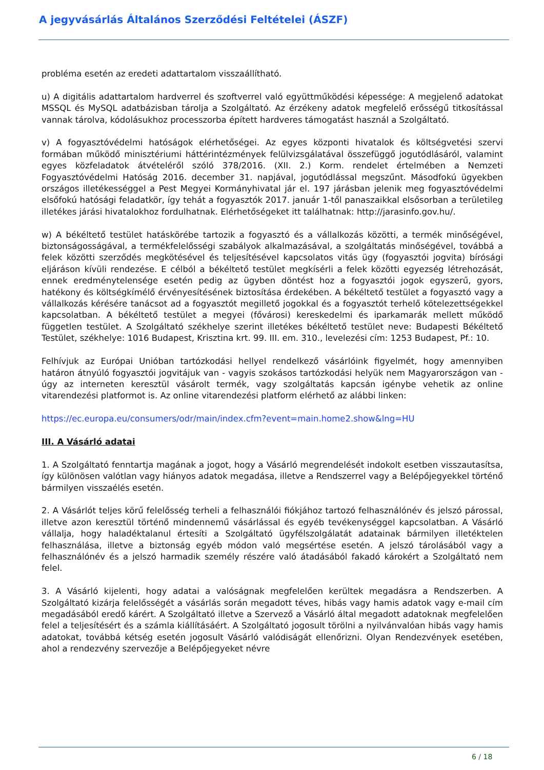A jegyvásárlás Általános Szerződési Feltételei (ÁSZF)
probléma esetén az eredeti adattartalom visszaállítható.
u) A digitális adattartalom hardverrel és szoftverrel való együttműködési képessége: A megjelenő adatokat MSSQL és MySQL adatbázisban tárolja a Szolgáltató. Az érzékeny adatok megfelelő erősségű titkosítással vannak tárolva, kódolásukhoz processzorba épített hardveres támogatást használ a Szolgáltató.
v) A fogyasztóvédelmi hatóságok elérhetőségei. Az egyes központi hivatalok és költségvetési szervi formában működő minisztériumi háttérintézmények felülvizsgálatával összefüggő jogutódlásáról, valamint egyes közfeladatok átvételéről szóló 378/2016. (XII. 2.) Korm. rendelet értelmében a Nemzeti Fogyasztóvédelmi Hatóság 2016. december 31. napjával, jogutódlással megszűnt. Másodfokú ügyekben országos illetékességgel a Pest Megyei Kormányhivatal jár el. 197 járásban jelenik meg fogyasztóvédelmi elsőfokú hatósági feladatkör, így tehát a fogyasztók 2017. január 1-től panaszaikkal elsősorban a területileg illetékes járási hivatalokhoz fordulhatnak. Elérhetőségeket itt találhatnak: http://jarasinfo.gov.hu/.
w) A békéltető testület hatáskörébe tartozik a fogyasztó és a vállalkozás közötti, a termék minőségével, biztonságosságával, a termékfelelősségi szabályok alkalmazásával, a szolgáltatás minőségével, továbbá a felek közötti szerződés megkötésével és teljesítésével kapcsolatos vitás ügy (fogyasztói jogvita) bírósági eljáráson kívüli rendezése. E célból a békéltető testület megkísérli a felek közötti egyezség létrehozását, ennek eredménytelensége esetén pedig az ügyben döntést hoz a fogyasztói jogok egyszerű, gyors, hatékony és költségkímélő érvényesítésének biztosítása érdekében. A békéltető testület a fogyasztó vagy a vállalkozás kérésére tanácsot ad a fogyasztót megillető jogokkal és a fogyasztót terhelő kötelezettségekkel kapcsolatban. A békéltető testület a megyei (fővárosi) kereskedelmi és iparkamarák mellett működő független testület. A Szolgáltató székhelye szerint illetékes békéltető testület neve: Budapesti Békéltető Testület, székhelye: 1016 Budapest, Krisztina krt. 99. III. em. 310., levelezési cím: 1253 Budapest, Pf.: 10.
Felhívjuk az Európai Unióban tartózkodási hellyel rendelkező vásárlóink figyelmét, hogy amennyiben határon átnyúló fogyasztói jogvitájuk van - vagyis szokásos tartózkodási helyük nem Magyarországon van - úgy az interneten keresztül vásárolt termék, vagy szolgáltatás kapcsán igénybe vehetik az online vitarendezési platformot is. Az online vitarendezési platform elérhető az alábbi linken:
https://ec.europa.eu/consumers/odr/main/index.cfm?event=main.home2.show&lng=HU
III. A Vásárló adatai
1. A Szolgáltató fenntartja magának a jogot, hogy a Vásárló megrendelését indokolt esetben visszautasítsa, így különösen valótlan vagy hiányos adatok megadása, illetve a Rendszerrel vagy a Belépőjegyekkel történő bármilyen visszaélés esetén.
2. A Vásárlót teljes körű felelősség terheli a felhasználói fiókjához tartozó felhasználónév és jelszó párossal, illetve azon keresztül történő mindennemű vásárlással és egyéb tevékenységgel kapcsolatban. A Vásárló vállalja, hogy haladéktalanul értesíti a Szolgáltató ügyfélszolgálatát adatainak bármilyen illetéktelen felhasználása, illetve a biztonság egyéb módon való megsértése esetén. A jelszó tárolásából vagy a felhasználónév és a jelszó harmadik személy részére való átadásából fakadó károkért a Szolgáltató nem felel.
3. A Vásárló kijelenti, hogy adatai a valóságnak megfelelően kerültek megadásra a Rendszerben. A Szolgáltató kizárja felelősségét a vásárlás során megadott téves, hibás vagy hamis adatok vagy e-mail cím megadásából eredő kárért. A Szolgáltató illetve a Szervező a Vásárló által megadott adatoknak megfelelően felel a teljesítésért és a számla kiállításáért. A Szolgáltató jogosult törölni a nyilvánvalóan hibás vagy hamis adatokat, továbbá kétség esetén jogosult Vásárló valódiságát ellenőrizni. Olyan Rendezvények esetében, ahol a rendezvény szervezője a Belépőjegyeket névre
6 / 18